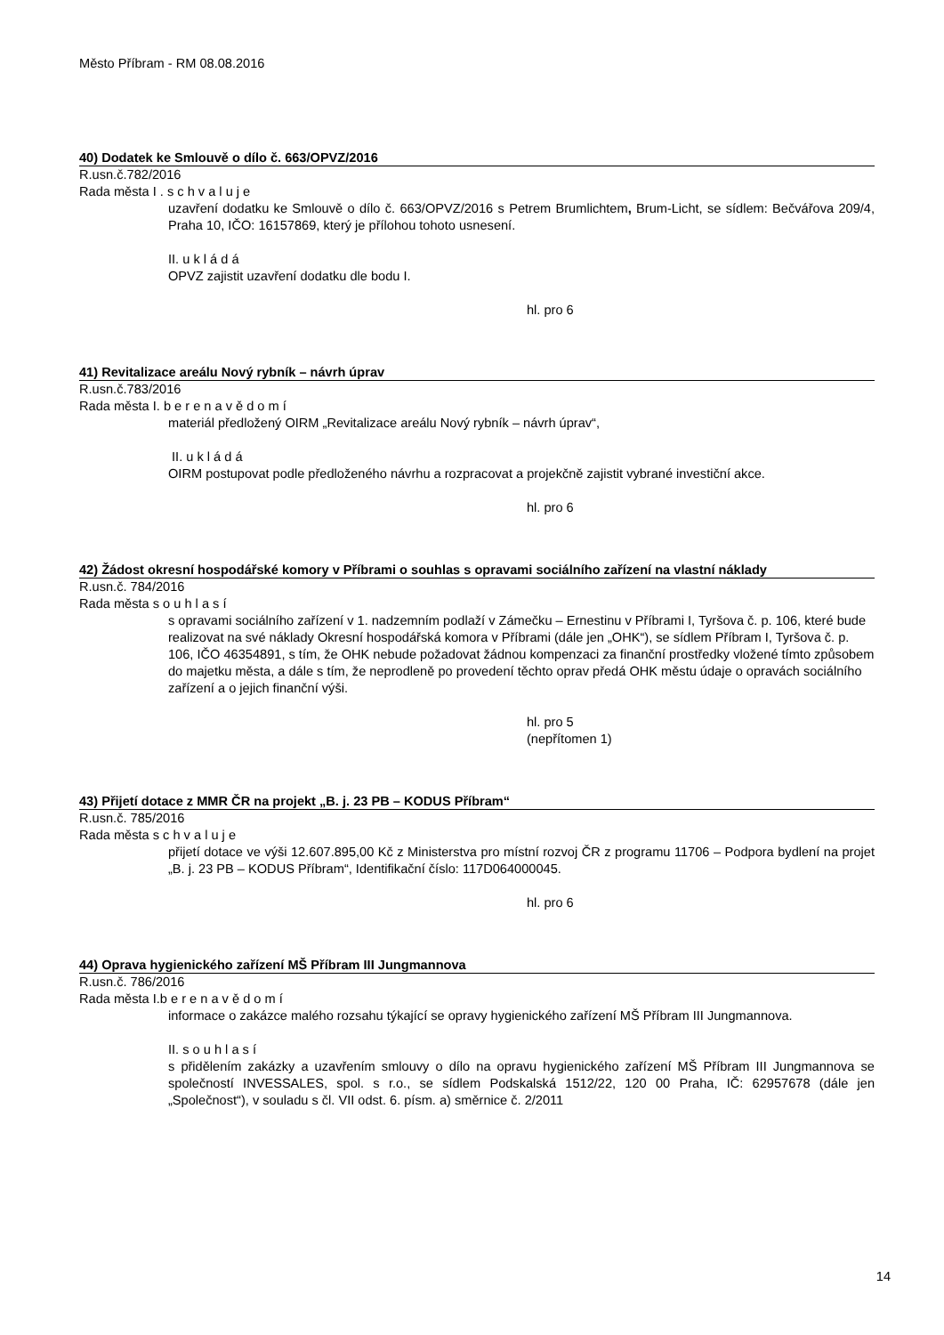Město Příbram - RM 08.08.2016
40) Dodatek ke Smlouvě o dílo č. 663/OPVZ/2016
R.usn.č.782/2016
Rada města I . s c h v a l u j e
uzavření dodatku ke Smlouvě o dílo č. 663/OPVZ/2016 s Petrem Brumlichtem, Brum-Licht, se sídlem: Bečvářova 209/4, Praha 10, IČO: 16157869, který je přílohou tohoto usnesení.
II. u k l á d á
OPVZ zajistit uzavření dodatku dle bodu I.
hl. pro 6
41) Revitalizace areálu Nový rybník – návrh úprav
R.usn.č.783/2016
Rada města I. b e r e n a v ě d o m í
materiál předložený OIRM „Revitalizace areálu Nový rybník – návrh úprav“,
II. u k l á d á
OIRM postupovat podle předloženého návrhu a rozpracovat a projekčně zajistit vybrané investiční akce.
hl. pro 6
42) Žádost okresní hospodářské komory v Příbrami o souhlas s opravami sociálního zařízení na vlastní náklady
R.usn.č. 784/2016
Rada města s o u h l a s í
s opravami sociálního zařízení v 1. nadzemním podlaží v Zámečku – Ernestinu v Příbrami I, Tyršova č. p. 106, které bude realizovat na své náklady Okresní hospodářská komora v Příbrami (dále jen „OHK“), se sídlem Příbram I, Tyršova č. p. 106, IČO 46354891, s tím, že OHK nebude požadovat žádnou kompenzaci za finanční prostředky vložené tímto způsobem do majetku města, a dále s tím, že neprodleně po provedení těchto oprav předá OHK městu údaje o opravách sociálního zařízení a o jejich finanční výši.
hl. pro 5
(nepřítomen 1)
43) Přijetí dotace z MMR ČR na projekt „B. j. 23 PB – KODUS Příbram“
R.usn.č. 785/2016
Rada města s c h v a l u j e
přijetí dotace ve výši 12.607.895,00 Kč z Ministerstva pro místní rozvoj ČR z programu 11706 – Podpora bydlení na projet „B. j. 23 PB – KODUS Příbram“, Identifikační číslo: 117D064000045.
hl. pro 6
44) Oprava hygienického zařízení MŠ Příbram III Jungmannova
R.usn.č. 786/2016
Rada města I.b e r e n a v ě d o m í
informace o zakázce malého rozsahu týkající se opravy hygienického zařízení MŠ Příbram III Jungmannova.
II. s o u h l a s í
s přidělením zakázky a uzavřením smlouvy o dílo na opravu hygienického zařízení MŠ Příbram III Jungmannova se společností INVESSALES, spol. s r.o., se sídlem Podskalská 1512/22, 120 00 Praha, IČ: 62957678 (dále jen „Společnost“), v souladu s čl. VII odst. 6. písm. a) směrnice č. 2/2011
14